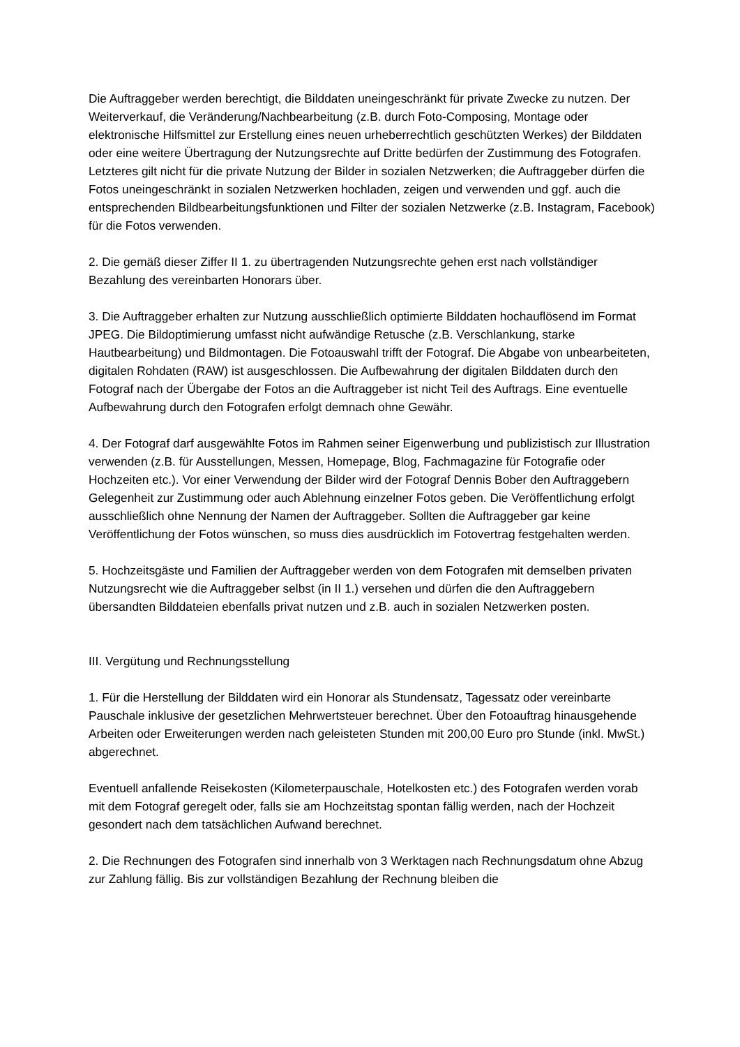Die Auftraggeber werden berechtigt, die Bilddaten uneingeschränkt für private Zwecke zu nutzen. Der Weiterverkauf, die Veränderung/Nachbearbeitung (z.B. durch Foto-Composing, Montage oder elektronische Hilfsmittel zur Erstellung eines neuen urheberrechtlich geschützten Werkes) der Bilddaten oder eine weitere Übertragung der Nutzungsrechte auf Dritte bedürfen der Zustimmung des Fotografen. Letzteres gilt nicht für die private Nutzung der Bilder in sozialen Netzwerken; die Auftraggeber dürfen die Fotos uneingeschränkt in sozialen Netzwerken hochladen, zeigen und verwenden und ggf. auch die entsprechenden Bildbearbeitungsfunktionen und Filter der sozialen Netzwerke (z.B. Instagram, Facebook) für die Fotos verwenden.
2. Die gemäß dieser Ziffer II 1. zu übertragenden Nutzungsrechte gehen erst nach vollständiger Bezahlung des vereinbarten Honorars über.
3. Die Auftraggeber erhalten zur Nutzung ausschließlich optimierte Bilddaten hochauflösend im Format JPEG. Die Bildoptimierung umfasst nicht aufwändige Retusche (z.B. Verschlankung, starke Hautbearbeitung) und Bildmontagen. Die Fotoauswahl trifft der Fotograf. Die Abgabe von unbearbeiteten, digitalen Rohdaten (RAW) ist ausgeschlossen. Die Aufbewahrung der digitalen Bilddaten durch den Fotograf nach der Übergabe der Fotos an die Auftraggeber ist nicht Teil des Auftrags. Eine eventuelle Aufbewahrung durch den Fotografen erfolgt demnach ohne Gewähr.
4. Der Fotograf darf ausgewählte Fotos im Rahmen seiner Eigenwerbung und publizistisch zur Illustration verwenden (z.B. für Ausstellungen, Messen, Homepage, Blog, Fachmagazine für Fotografie oder Hochzeiten etc.). Vor einer Verwendung der Bilder wird der Fotograf Dennis Bober den Auftraggebern Gelegenheit zur Zustimmung oder auch Ablehnung einzelner Fotos geben. Die Veröffentlichung erfolgt ausschließlich ohne Nennung der Namen der Auftraggeber. Sollten die Auftraggeber gar keine Veröffentlichung der Fotos wünschen, so muss dies ausdrücklich im Fotovertrag festgehalten werden.
5. Hochzeitsgäste und Familien der Auftraggeber werden von dem Fotografen mit demselben privaten Nutzungsrecht wie die Auftraggeber selbst (in II 1.) versehen und dürfen die den Auftraggebern übersandten Bilddateien ebenfalls privat nutzen und z.B. auch in sozialen Netzwerken posten.
III. Vergütung und Rechnungsstellung
1. Für die Herstellung der Bilddaten wird ein Honorar als Stundensatz, Tagessatz oder vereinbarte Pauschale inklusive der gesetzlichen Mehrwertsteuer berechnet. Über den Fotoauftrag hinausgehende Arbeiten oder Erweiterungen werden nach geleisteten Stunden mit 200,00 Euro pro Stunde (inkl. MwSt.) abgerechnet.
Eventuell anfallende Reisekosten (Kilometerpauschale, Hotelkosten etc.) des Fotografen werden vorab mit dem Fotograf geregelt oder, falls sie am Hochzeitstag spontan fällig werden, nach der Hochzeit gesondert nach dem tatsächlichen Aufwand berechnet.
2. Die Rechnungen des Fotografen sind innerhalb von 3 Werktagen nach Rechnungsdatum ohne Abzug zur Zahlung fällig. Bis zur vollständigen Bezahlung der Rechnung bleiben die